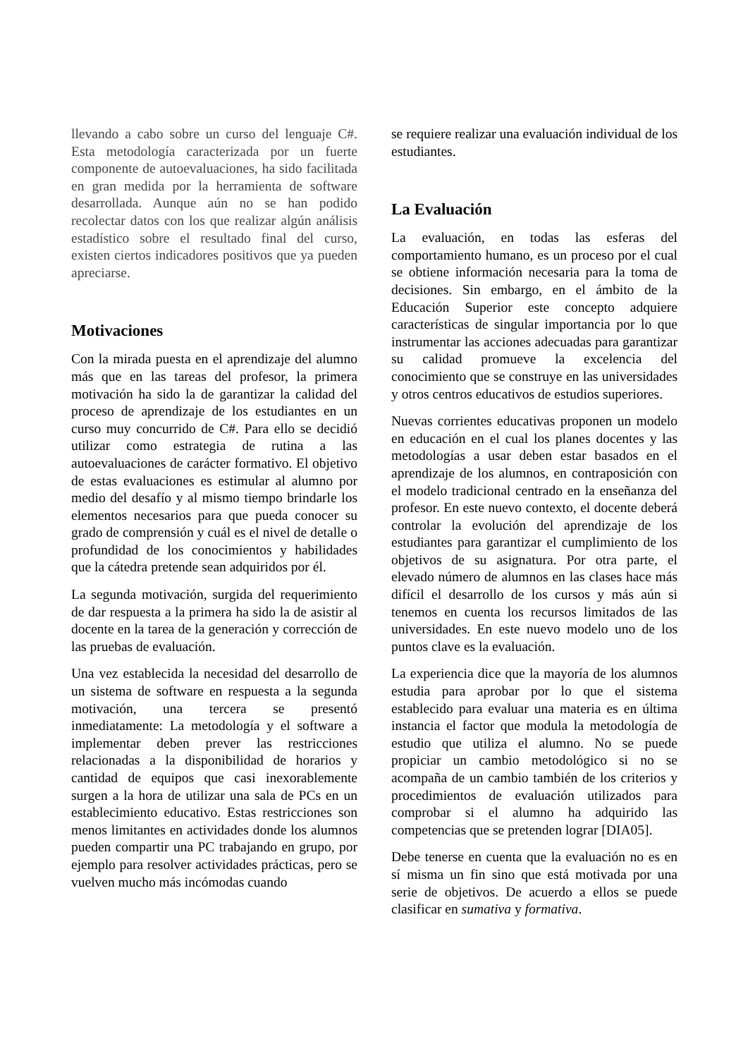llevando a cabo sobre un curso del lenguaje C#. Esta metodología caracterizada por un fuerte componente de autoevaluaciones, ha sido facilitada en gran medida por la herramienta de software desarrollada. Aunque aún no se han podido recolectar datos con los que realizar algún análisis estadístico sobre el resultado final del curso, existen ciertos indicadores positivos que ya pueden apreciarse.
Motivaciones
Con la mirada puesta en el aprendizaje del alumno más que en las tareas del profesor, la primera motivación ha sido la de garantizar la calidad del proceso de aprendizaje de los estudiantes en un curso muy concurrido de C#. Para ello se decidió utilizar como estrategia de rutina a las autoevaluaciones de carácter formativo. El objetivo de estas evaluaciones es estimular al alumno por medio del desafío y al mismo tiempo brindarle los elementos necesarios para que pueda conocer su grado de comprensión y cuál es el nivel de detalle o profundidad de los conocimientos y habilidades que la cátedra pretende sean adquiridos por él.
La segunda motivación, surgida del requerimiento de dar respuesta a la primera ha sido la de asistir al docente en la tarea de la generación y corrección de las pruebas de evaluación.
Una vez establecida la necesidad del desarrollo de un sistema de software en respuesta a la segunda motivación, una tercera se presentó inmediatamente: La metodología y el software a implementar deben prever las restricciones relacionadas a la disponibilidad de horarios y cantidad de equipos que casi inexorablemente surgen a la hora de utilizar una sala de PCs en un establecimiento educativo. Estas restricciones son menos limitantes en actividades donde los alumnos pueden compartir una PC trabajando en grupo, por ejemplo para resolver actividades prácticas, pero se vuelven mucho más incómodas cuando
se requiere realizar una evaluación individual de los estudiantes.
La Evaluación
La evaluación, en todas las esferas del comportamiento humano, es un proceso por el cual se obtiene información necesaria para la toma de decisiones. Sin embargo, en el ámbito de la Educación Superior este concepto adquiere características de singular importancia por lo que instrumentar las acciones adecuadas para garantizar su calidad promueve la excelencia del conocimiento que se construye en las universidades y otros centros educativos de estudios superiores.
Nuevas corrientes educativas proponen un modelo en educación en el cual los planes docentes y las metodologías a usar deben estar basados en el aprendizaje de los alumnos, en contraposición con el modelo tradicional centrado en la enseñanza del profesor. En este nuevo contexto, el docente deberá controlar la evolución del aprendizaje de los estudiantes para garantizar el cumplimiento de los objetivos de su asignatura. Por otra parte, el elevado número de alumnos en las clases hace más difícil el desarrollo de los cursos y más aún si tenemos en cuenta los recursos limitados de las universidades. En este nuevo modelo uno de los puntos clave es la evaluación.
La experiencia dice que la mayoría de los alumnos estudia para aprobar por lo que el sistema establecido para evaluar una materia es en última instancia el factor que modula la metodología de estudio que utiliza el alumno. No se puede propiciar un cambio metodológico si no se acompaña de un cambio también de los criterios y procedimientos de evaluación utilizados para comprobar si el alumno ha adquirido las competencias que se pretenden lograr [DIA05].
Debe tenerse en cuenta que la evaluación no es en sí misma un fin sino que está motivada por una serie de objetivos. De acuerdo a ellos se puede clasificar en sumativa y formativa.